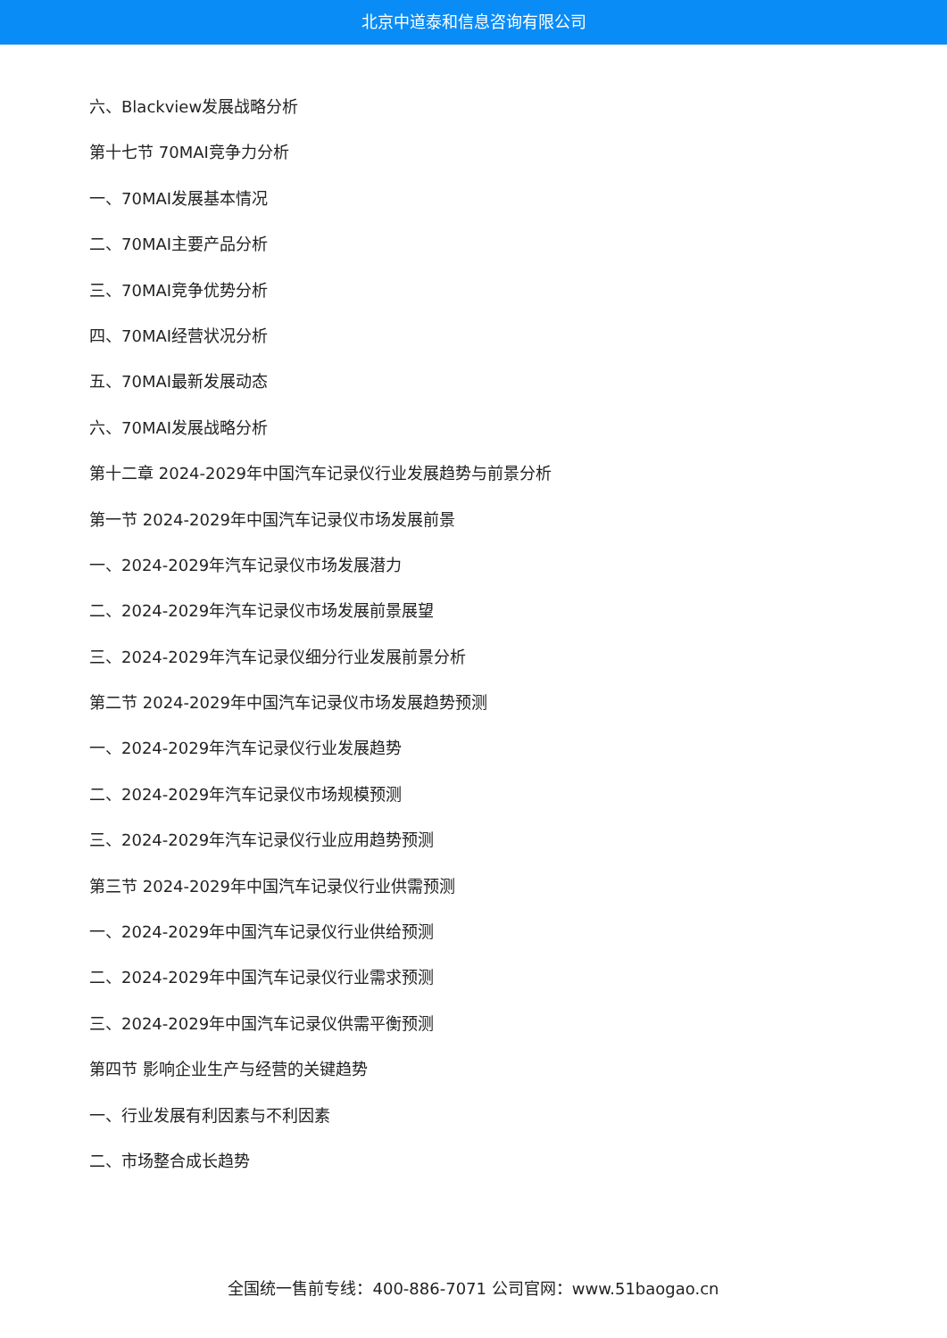北京中道泰和信息咨询有限公司
六、Blackview发展战略分析
第十七节 70MAI竞争力分析
一、70MAI发展基本情况
二、70MAI主要产品分析
三、70MAI竞争优势分析
四、70MAI经营状况分析
五、70MAI最新发展动态
六、70MAI发展战略分析
第十二章 2024-2029年中国汽车记录仪行业发展趋势与前景分析
第一节 2024-2029年中国汽车记录仪市场发展前景
一、2024-2029年汽车记录仪市场发展潜力
二、2024-2029年汽车记录仪市场发展前景展望
三、2024-2029年汽车记录仪细分行业发展前景分析
第二节 2024-2029年中国汽车记录仪市场发展趋势预测
一、2024-2029年汽车记录仪行业发展趋势
二、2024-2029年汽车记录仪市场规模预测
三、2024-2029年汽车记录仪行业应用趋势预测
第三节 2024-2029年中国汽车记录仪行业供需预测
一、2024-2029年中国汽车记录仪行业供给预测
二、2024-2029年中国汽车记录仪行业需求预测
三、2024-2029年中国汽车记录仪供需平衡预测
第四节 影响企业生产与经营的关键趋势
一、行业发展有利因素与不利因素
二、市场整合成长趋势
全国统一售前专线：400-886-7071 公司官网：www.51baogao.cn